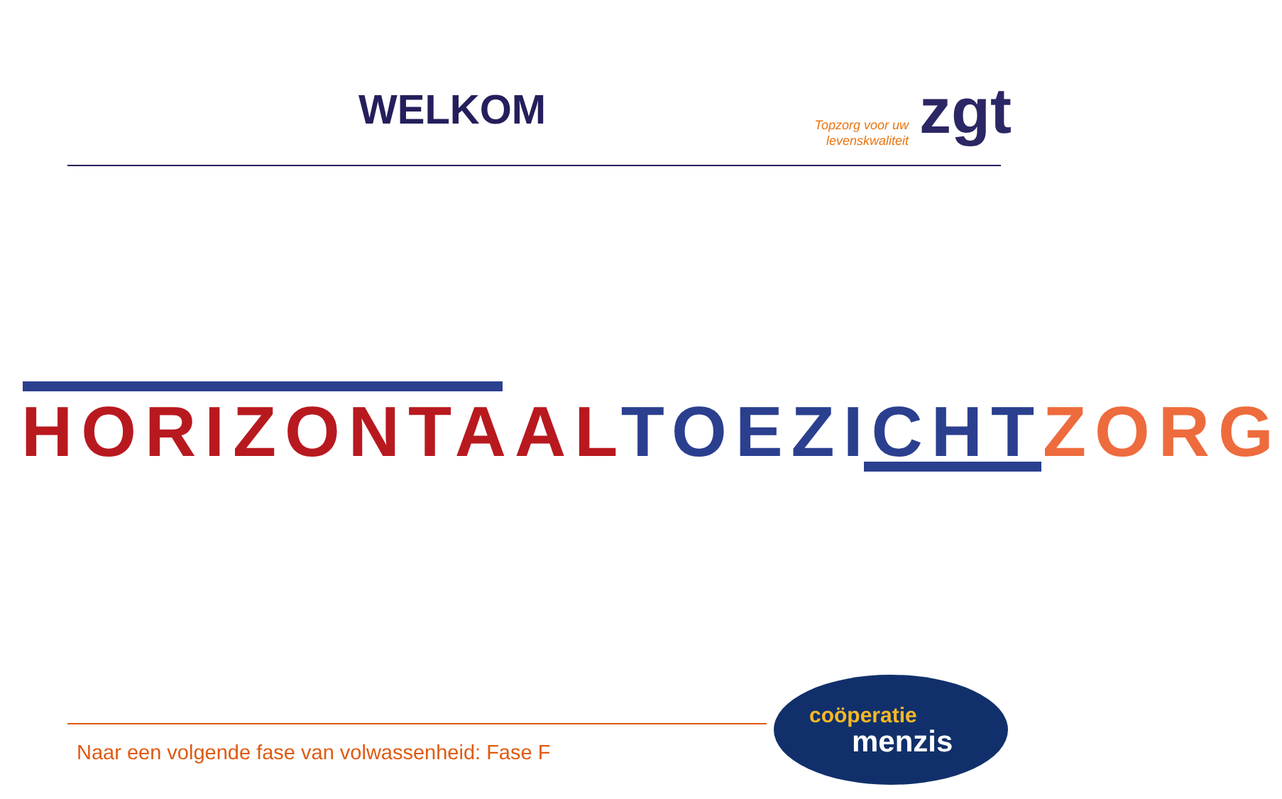WELKOM
Topzorg voor uw levenskwaliteit
zgt
HORIZONTAAL TOEZICHT ZORG
Naar een volgende fase van volwassenheid: Fase F
coöperatie
menzis